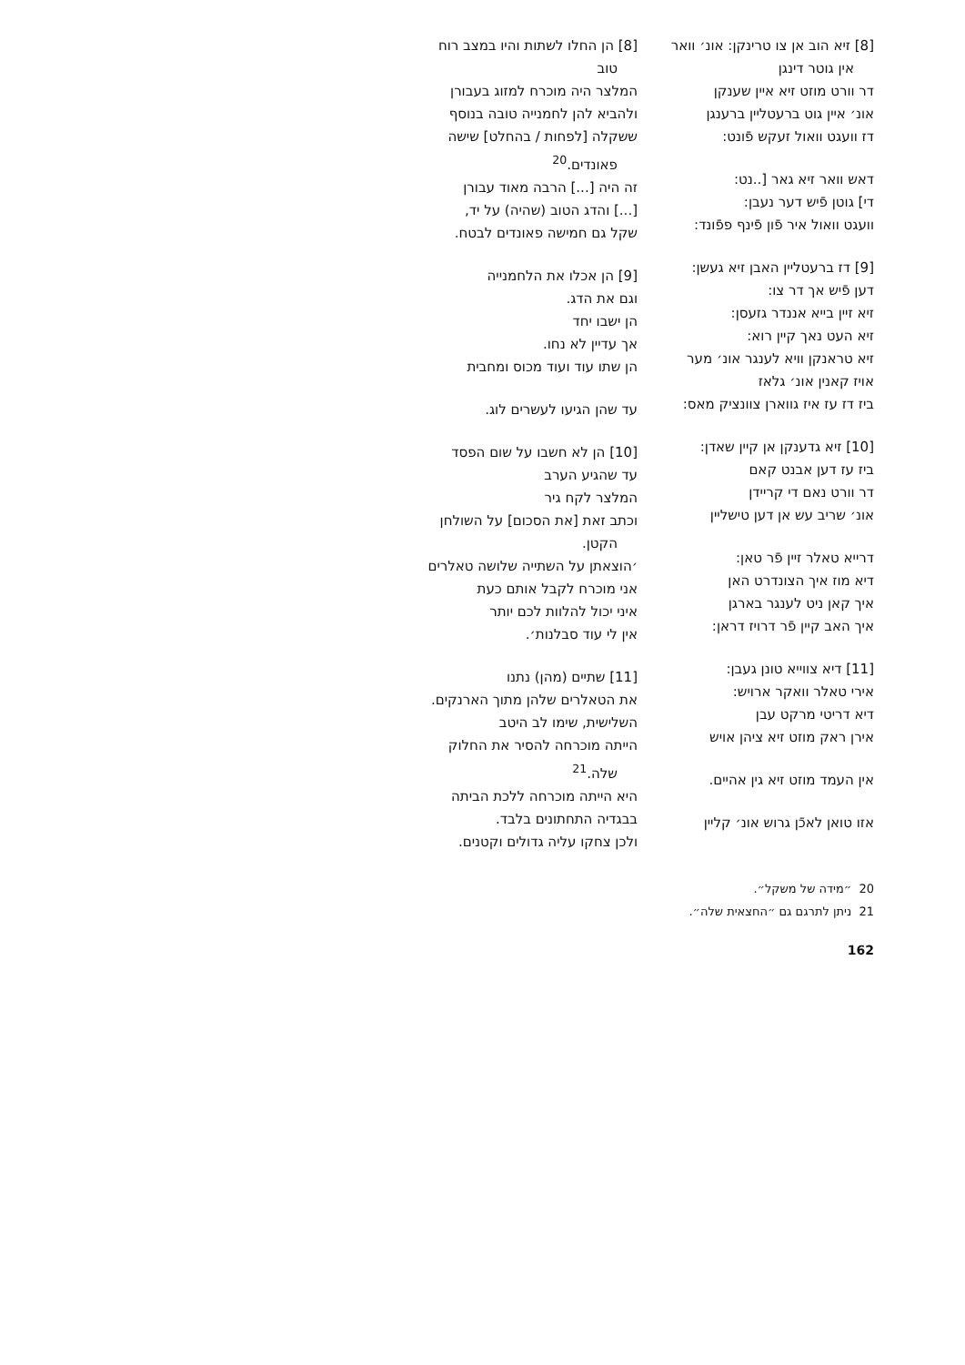[8] זיא הוב אן צו טרינקן: אונ׳ וואר
אין גוטר דינגן
דר וורט מוזט זיא איין שענקן
אונ׳ איין גוט ברעטליין ברענגן
דז וועגט וואול זעקש פֿונט:
דאש וואר זיא גאר [..נט:
די] גוטן פֿיש דער נעבן:
וועגט וואול איר פֿון פֿינף פפֿונד:
[9] דז ברעטליין האבן זיא געשן:
דען פֿיש אך דר צו:
זיא זיין בייא אננדר גזעסן:
זיא העט נאך קיין רוא:
זיא טראנקן וויא לענגר אונ׳ מער
אויז קאנין אונ׳ גלאז
ביז דז עז איז גווארן צוונציק מאס:
[10] זיא גדענקן אן קיין שאדן:
ביז עז דען אבנט קאם
דר וורט נאם די קריידן
אונ׳ שריב עש אן דען טישליין
דרייא טאלר זיין פֿר טאן:
דיא מוז איך הצונדרט האן
איך קאן ניט לענגר בארגן
איך האב קיין פֿר דרויז דראן:
[11] דיא צווייא טונן געבן:
אירי טאלר וואקר ארויש:
דיא דריטי מרקט עבן
אירן ראק מוזט זיא ציהן אויש
אין העמד מוזט זיא גין אהיים.
אזו טואן לאכֿן גרוש אונ׳ קליין
[8] הן החלו לשתות והיו במצב רוח
טוב
המלצר היה מוכרח למזוג בעבורן
ולהביא להן לחמנייה טובה בנוסף
ששקלה [לפחות / בהחלט] שישה
פאונדים.<sup>20</sup>
זה היה [...] הרבה מאוד עבורן
[...] והדג הטוב (שהיה) על יד,
שקל גם חמישה פאונדים לבטח.
[9] הן אכלו את הלחמנייה
וגם את הדג.
הן ישבו יחד
אך עדיין לא נחו.
הן שתו עוד ועוד מכוס ומחבית
עד שהן הגיעו לעשרים לוג.
[10] הן לא חשבו על שום הפסד
עד שהגיע הערב
המלצר לקח גיר
וכתב זאת [את הסכום] על השולחן
הקטן.
׳הוצאתן על השתייה שלושה טאלרים
אני מוכרח לקבל אותם כעת
איני יכול להלוות לכם יותר
אין לי עוד סבלנות׳.
[11] שתיים (מהן) נתנו
את הטאלרים שלהן מתוך הארנקים.
השלישית, שימו לב היטב
הייתה מוכרחה להסיר את החלוק
שלה.<sup>21</sup>
היא הייתה מוכרחה ללכת הביתה
בבגדיה התחתונים בלבד.
ולכן צחקו עליה גדולים וקטנים.
20 ״מידה של משקל״.
21 ניתן לתרגם גם ״החצאית שלה״.
162